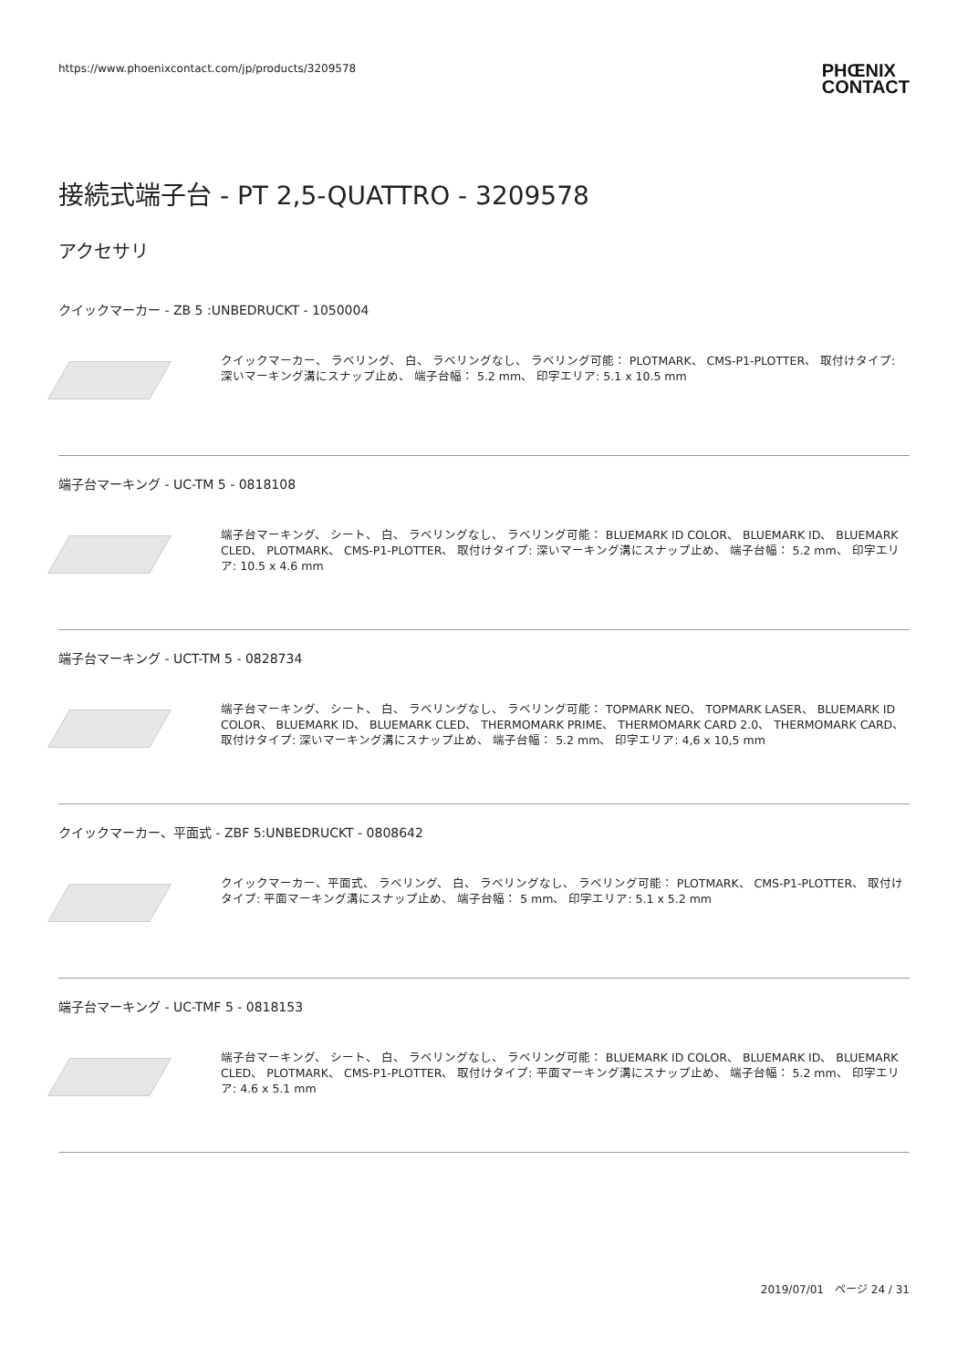https://www.phoenixcontact.com/jp/products/3209578 PHŒNIX
CONTACT
接続式端子台 - PT 2,5-QUATTRO - 3209578
アクセサリ
クイックマーカー - ZB 5 :UNBEDRUCKT - 1050004
クイックマーカー、 ラベリング、 白、 ラベリングなし、 ラベリング可能： PLOTMARK、 CMS-P1-PLOTTER、 取付けタイプ: 深いマーキング溝にスナップ止め、 端子台幅： 5.2 mm、 印字エリア: 5.1 x 10.5 mm
端子台マーキング - UC-TM 5 - 0818108
端子台マーキング、 シート、 白、 ラベリングなし、 ラベリング可能： BLUEMARK ID COLOR、 BLUEMARK ID、 BLUEMARK CLED、 PLOTMARK、 CMS-P1-PLOTTER、 取付けタイプ: 深いマーキング溝にスナップ止め、 端子台幅： 5.2 mm、 印字エリア: 10.5 x 4.6 mm
端子台マーキング - UCT-TM 5 - 0828734
端子台マーキング、 シート、 白、 ラベリングなし、 ラベリング可能： TOPMARK NEO、 TOPMARK LASER、 BLUEMARK ID COLOR、 BLUEMARK ID、 BLUEMARK CLED、 THERMOMARK PRIME、 THERMOMARK CARD 2.0、 THERMOMARK CARD、 取付けタイプ: 深いマーキング溝にスナップ止め、 端子台幅： 5.2 mm、 印字エリア: 4,6 x 10,5 mm
クイックマーカー、平面式 - ZBF 5:UNBEDRUCKT - 0808642
クイックマーカー、平面式、 ラベリング、 白、 ラベリングなし、 ラベリング可能： PLOTMARK、 CMS-P1-PLOTTER、 取付けタイプ: 平面マーキング溝にスナップ止め、 端子台幅： 5 mm、 印字エリア: 5.1 x 5.2 mm
端子台マーキング - UC-TMF 5 - 0818153
端子台マーキング、 シート、 白、 ラベリングなし、 ラベリング可能： BLUEMARK ID COLOR、 BLUEMARK ID、 BLUEMARK CLED、 PLOTMARK、 CMS-P1-PLOTTER、 取付けタイプ: 平面マーキング溝にスナップ止め、 端子台幅： 5.2 mm、 印字エリア: 4.6 x 5.1 mm
2019/07/01　ページ 24 / 31